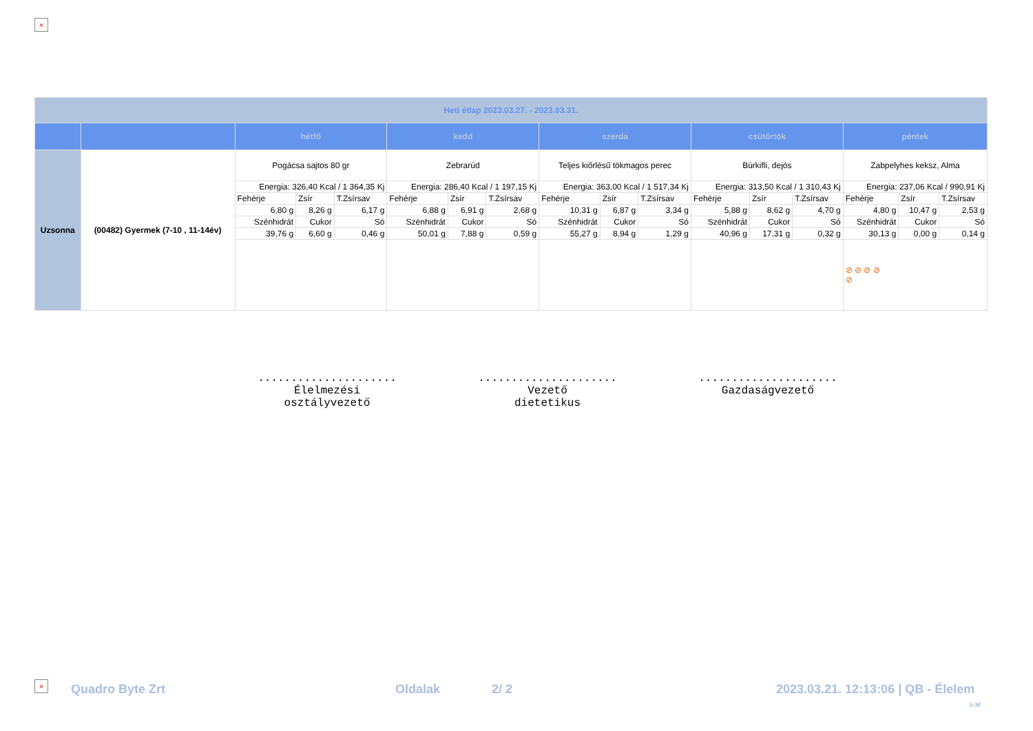×
| Heti étlap 2023.03.27. - 2023.03.31. | | | | | | | | | | | | | | | | |
| | | hétfő | | | kedd | | | szerda | | | csütörtök | | | péntek | | |
| Uzsonna | (00482) Gyermek (7-10 , 11-14év) | Pogácsa sajtos 80 gr | | | Zebrarúd | | | Teljes kiőrlésű tökmagos perec | | | Búrkifli, dejós | | | Zabpelyhes keksz, Alma | | |
| | | Energia: 326,40 Kcal / 1 364,35 Kj | | | Energia: 286,40 Kcal / 1 197,15 Kj | | | Energia: 363,00 Kcal / 1 517,34 Kj | | | Energia: 313,50 Kcal / 1 310,43 Kj | | | Energia: 237,06 Kcal / 990,91 Kj | | |
| | | Fehérje | Zsír | T.Zsírsav | Fehérje | Zsír | T.Zsírsav | Fehérje | Zsír | T.Zsírsav | Fehérje | Zsír | T.Zsírsav | Fehérje | Zsír | T.Zsírsav |
| | | 6,80 g | 8,26 g | 6,17 g | 6,88 g | 6,91 g | 2,68 g | 10,31 g | 6,87 g | 3,34 g | 5,88 g | 8,62 g | 4,70 g | 4,80 g | 10,47 g | 2,53 g |
| | | Szénhidrát | Cukor | Só | Szénhidrát | Cukor | Só | Szénhidrát | Cukor | Só | Szénhidrát | Cukor | Só | Szénhidrát | Cukor | Só |
| | | 39,76 g | 6,60 g | 0,46 g | 50,01 g | 7,88 g | 0,59 g | 55,27 g | 8,94 g | 1,29 g | 40,96 g | 17,31 g | 0,32 g | 30,13 g | 0,00 g | 0,14 g |
| | | | | | | | | | | | | | | ⊘ ⊘ ⊘ ⊘ ⊘ | | |
.....................
Élelmezési
osztályvezető
.....................
Vezető
dietetikus
.....................
Gazdaságvezető
× Quadro Byte Zrt Oldalak 2/ 2
2023.03.21. 12:13:06 | QB - Élelem
h.M